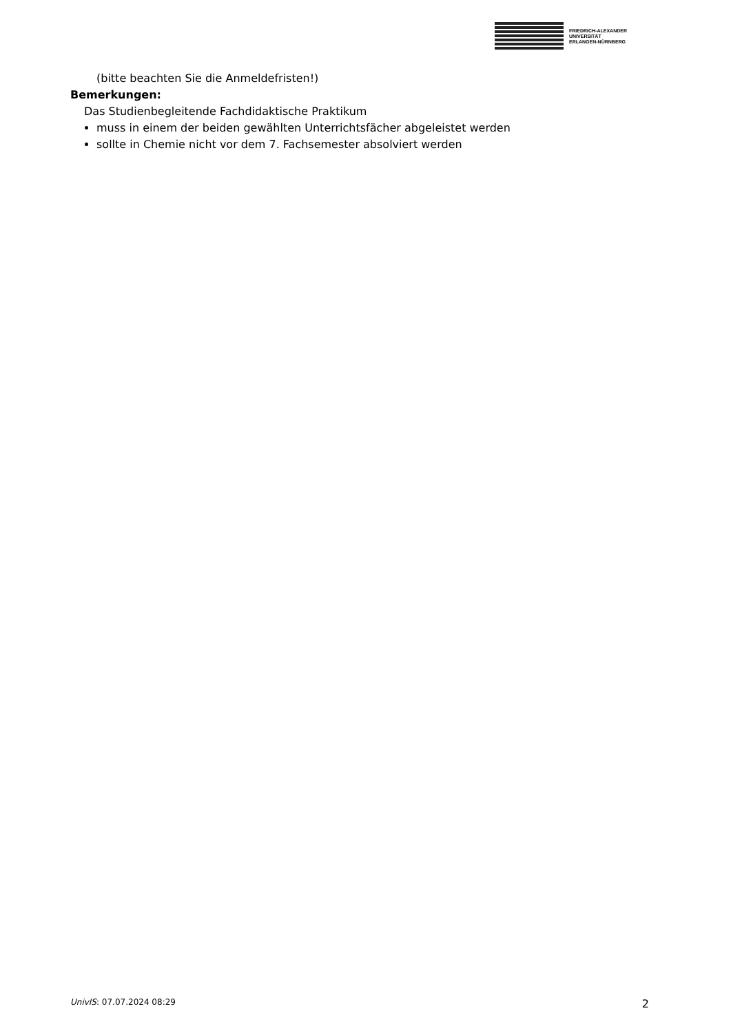FRIEDRICH-ALEXANDER
UNIVERSITÄT
ERLANGEN-NÜRNBERG
(bitte beachten Sie die Anmeldefristen!)
Bemerkungen:
Das Studienbegleitende Fachdidaktische Praktikum
muss in einem der beiden gewählten Unterrichtsfächer abgeleistet werden
sollte in Chemie nicht vor dem 7. Fachsemester absolviert werden
UnivIS: 07.07.2024 08:29 2